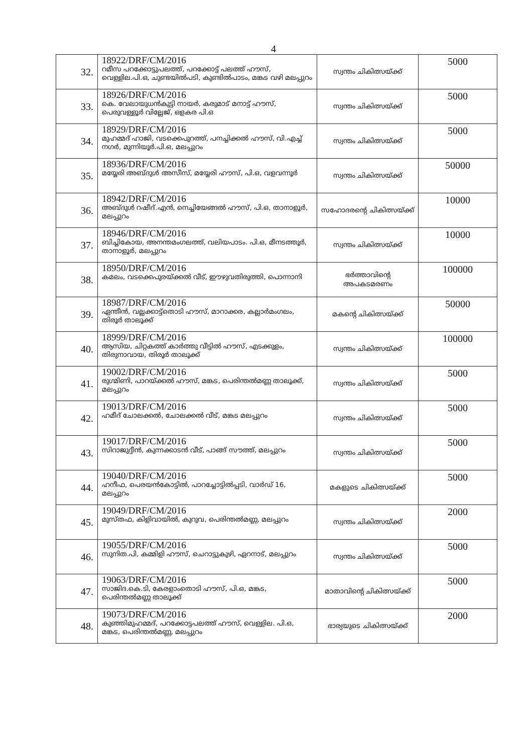4
| 32. | 18922/DRF/CM/2016 റമീസ പറക്കോട്ടുപലത്ത്, പറക്കോട്ട് പലത്ത് ഹൗസ്, വെള്ളില.പി.ഒ, ചുണ്ടയിൽപടി, കുണ്ടിൽപാടം, മങ്കട വഴി മലപ്പുറം | സ്വന്തം ചികിത്സയ്ക്ക് | 5000 |
| 33. | 18926/DRF/CM/2016 കെ. വേലായുധൻകുട്ടി നായർ, കരുമാട് മനാട്ട് ഹൗസ്, പെരുവള്ളൂർ വില്ലേജ്, ഒളകര പി.ഒ | സ്വന്തം ചികിത്സയ്ക്ക് | 5000 |
| 34. | 18929/DRF/CM/2016 മുഹമ്മദ് ഹാജി, വടക്കെപുറത്ത്, പനച്ചിക്കൽ ഹൗസ്, വി.എച്ച് നഗർ, മുന്നിയൂർ.പി.ഒ, മലപ്പുറം | സ്വന്തം ചികിത്സയ്ക്ക് | 5000 |
| 35. | 18936/DRF/CM/2016 മയ്യേരി അബ്ദുൾ അസീസ്, മയ്യേരി ഹൗസ്, പി.ഒ, വളവന്നൂർ | സ്വന്തം ചികിത്സയ്ക്ക് | 50000 |
| 36. | 18942/DRF/CM/2016 അബ്ദുൾ റഷീദ്.എൻ, നെച്ചിയേങ്ങൽ ഹൗസ്, പി.ഒ, താനാളൂർ, മലപ്പുറം | സഹോദരന്റെ ചികിത്സയ്ക്ക് | 10000 |
| 37. | 18946/DRF/CM/2016 ബിച്ചികോയ, അനന്തമംഗലത്ത്, വലിയപാടം. പി.ഒ, മീനടത്തൂർ, താനാളൂർ, മലപ്പുറം | സ്വന്തം ചികിത്സയ്ക്ക് | 10000 |
| 38. | 18950/DRF/CM/2016 കമലം, വടക്കെപുരയ്ക്കൽ വീട്, ഈഴുവതിരുത്തി, പൊന്നാനി | ഭർത്താവിന്റെ അപകടമരണം | 100000 |
| 39. | 18987/DRF/CM/2016 ഏന്തീൻ, വല്ലക്കാട്ട്തൊടി ഹൗസ്, മാറാക്കര, കല്ലാർമംഗലം, തിരൂർ താലൂക്ക് | മകന്റെ ചികിത്സയ്ക്ക് | 50000 |
| 40. | 18999/DRF/CM/2016 ആസിയ, ചിറ്റകത്ത് കാർത്തു വീട്ടിൽ ഹൗസ്, എടക്കുളം, തിരുനാവായ, തിരൂർ താലൂക്ക് | സ്വന്തം ചികിത്സയ്ക്ക് | 100000 |
| 41. | 19002/DRF/CM/2016 രുഗ്മിണി, പാറയ്ക്കൽ ഹൗസ്, മങ്കട, പെരിന്തൽമണ്ണ താലൂക്ക്, മലപ്പുറം | സ്വന്തം ചികിത്സയ്ക്ക് | 5000 |
| 42. | 19013/DRF/CM/2016 ഹമീദ് ചോലക്കൽ, ചോലക്കൽ വീട്, മങ്കട മലപ്പുറം | സ്വന്തം ചികിത്സയ്ക്ക് | 5000 |
| 43. | 19017/DRF/CM/2016 സിറാജുദ്ദീൻ, കുന്നക്കാടൻ വീട്, പാങ്ങ് സൗത്ത്, മലപ്പുറം | സ്വന്തം ചികിത്സയ്ക്ക് | 5000 |
| 44. | 19040/DRF/CM/2016 ഹനീഫ, പെരയൻകോട്ടിൽ, പാറച്ചോട്ടിൽപ്പടി, വാർഡ് 16, മലപ്പുറം | മകളുടെ ചികിത്സയ്ക്ക് | 5000 |
| 45. | 19049/DRF/CM/2016 മുസ്തഫ, കിളിവായിൽ, കുറുവ, പെരിന്തൽമണ്ണ, മലപ്പുറം | സ്വന്തം ചികിത്സയ്ക്ക് | 2000 |
| 46. | 19055/DRF/CM/2016 സുനിത.പി, കമ്മിളി ഹൗസ്, ചെറാട്ടുകുഴി, ഏറനാട്, മലപ്പുറം | സ്വന്തം ചികിത്സയ്ക്ക് | 5000 |
| 47. | 19063/DRF/CM/2016 സാജിദ.കെ.ടി, കേരളാംതൊടി ഹൗസ്, പി.ഒ, മങ്കട, പെരിന്തൽമണ്ണ താലൂക്ക് | മാതാവിന്റെ ചികിത്സയ്ക്ക് | 5000 |
| 48. | 19073/DRF/CM/2016 കുഞ്ഞിമുഹമ്മദ്, പറക്കോട്ടപലത്ത് ഹൗസ്, വെള്ളില. പി.ഒ, മങ്കട, പെരിന്തൽമണ്ണ, മലപ്പുറം | ഭാര്യയുടെ ചികിത്സയ്ക്ക് | 2000 |